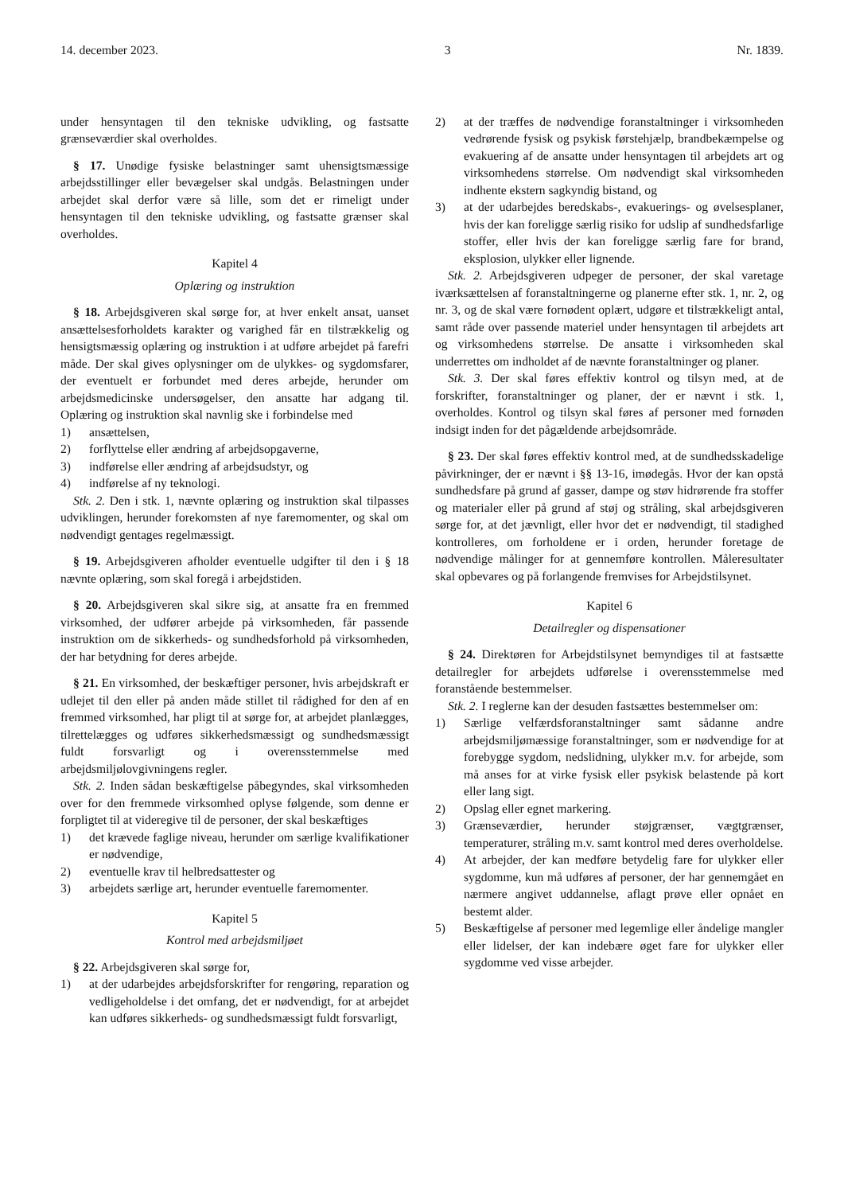14. december 2023. 3 Nr. 1839.
under hensyntagen til den tekniske udvikling, og fastsatte grænseværdier skal overholdes.
§ 17. Unødige fysiske belastninger samt uhensigtsmæssige arbejdsstillinger eller bevægelser skal undgås. Belastningen under arbejdet skal derfor være så lille, som det er rimeligt under hensyntagen til den tekniske udvikling, og fastsatte grænser skal overholdes.
Kapitel 4
Oplæring og instruktion
§ 18. Arbejdsgiveren skal sørge for, at hver enkelt ansat, uanset ansættelsesforholdets karakter og varighed får en tilstrækkelig og hensigtsmæssig oplæring og instruktion i at udføre arbejdet på farefri måde. Der skal gives oplysninger om de ulykkes- og sygdomsfarer, der eventuelt er forbundet med deres arbejde, herunder om arbejdsmedicinske undersøgelser, den ansatte har adgang til. Oplæring og instruktion skal navnlig ske i forbindelse med
1) ansættelsen,
2) forflyttelse eller ændring af arbejdsopgaverne,
3) indførelse eller ændring af arbejdsudstyr, og
4) indførelse af ny teknologi.
Stk. 2. Den i stk. 1, nævnte oplæring og instruktion skal tilpasses udviklingen, herunder forekomsten af nye faremomenter, og skal om nødvendigt gentages regelmæssigt.
§ 19. Arbejdsgiveren afholder eventuelle udgifter til den i § 18 nævnte oplæring, som skal foregå i arbejdstiden.
§ 20. Arbejdsgiveren skal sikre sig, at ansatte fra en fremmed virksomhed, der udfører arbejde på virksomheden, får passende instruktion om de sikkerheds- og sundhedsforhold på virksomheden, der har betydning for deres arbejde.
§ 21. En virksomhed, der beskæftiger personer, hvis arbejdskraft er udlejet til den eller på anden måde stillet til rådighed for den af en fremmed virksomhed, har pligt til at sørge for, at arbejdet planlægges, tilrettelægges og udføres sikkerhedsmæssigt og sundhedsmæssigt fuldt forsvarligt og i overensstemmelse med arbejdsmiljølovgivningens regler.
Stk. 2. Inden sådan beskæftigelse påbegyndes, skal virksomheden over for den fremmede virksomhed oplyse følgende, som denne er forpligtet til at videregive til de personer, der skal beskæftiges
1) det krævede faglige niveau, herunder om særlige kvalifikationer er nødvendige,
2) eventuelle krav til helbredsattester og
3) arbejdets særlige art, herunder eventuelle faremomenter.
Kapitel 5
Kontrol med arbejdsmiljøet
§ 22. Arbejdsgiveren skal sørge for,
1) at der udarbejdes arbejdsforskrifter for rengøring, reparation og vedligeholdelse i det omfang, det er nødvendigt, for at arbejdet kan udføres sikkerheds- og sundhedsmæssigt fuldt forsvarligt,
2) at der træffes de nødvendige foranstaltninger i virksomheden vedrørende fysisk og psykisk førstehjælp, brandbekæmpelse og evakuering af de ansatte under hensyntagen til arbejdets art og virksomhedens størrelse. Om nødvendigt skal virksomheden indhente ekstern sagkyndig bistand, og
3) at der udarbejdes beredskabs-, evakuerings- og øvelsesplaner, hvis der kan foreligge særlig risiko for udslip af sundhedsfarlige stoffer, eller hvis der kan foreligge særlig fare for brand, eksplosion, ulykker eller lignende.
Stk. 2. Arbejdsgiveren udpeger de personer, der skal varetage iværksættelsen af foranstaltningerne og planerne efter stk. 1, nr. 2, og nr. 3, og de skal være fornødent oplært, udgøre et tilstrækkeligt antal, samt råde over passende materiel under hensyntagen til arbejdets art og virksomhedens størrelse. De ansatte i virksomheden skal underrettes om indholdet af de nævnte foranstaltninger og planer.
Stk. 3. Der skal føres effektiv kontrol og tilsyn med, at de forskrifter, foranstaltninger og planer, der er nævnt i stk. 1, overholdes. Kontrol og tilsyn skal føres af personer med fornøden indsigt inden for det pågældende arbejdsområde.
§ 23. Der skal føres effektiv kontrol med, at de sundhedsskadelige påvirkninger, der er nævnt i §§ 13-16, imødegås. Hvor der kan opstå sundhedsfare på grund af gasser, dampe og støv hidrørende fra stoffer og materialer eller på grund af støj og stråling, skal arbejdsgiveren sørge for, at det jævnligt, eller hvor det er nødvendigt, til stadighed kontrolleres, om forholdene er i orden, herunder foretage de nødvendige målinger for at gennemføre kontrollen. Måleresultater skal opbevares og på forlangende fremvises for Arbejdstilsynet.
Kapitel 6
Detailregler og dispensationer
§ 24. Direktøren for Arbejdstilsynet bemyndiges til at fastsætte detailregler for arbejdets udførelse i overensstemmelse med foranstående bestemmelser.
Stk. 2. I reglerne kan der desuden fastsættes bestemmelser om:
1) Særlige velfærdsforanstaltninger samt sådanne andre arbejdsmiljømæssige foranstaltninger, som er nødvendige for at forebygge sygdom, nedslidning, ulykker m.v. for arbejde, som må anses for at virke fysisk eller psykisk belastende på kort eller lang sigt.
2) Opslag eller egnet markering.
3) Grænseværdier, herunder støjgrænser, vægtgrænser, temperaturer, stråling m.v. samt kontrol med deres overholdelse.
4) At arbejder, der kan medføre betydelig fare for ulykker eller sygdomme, kun må udføres af personer, der har gennemgået en nærmere angivet uddannelse, aflagt prøve eller opnået en bestemt alder.
5) Beskæftigelse af personer med legemlige eller åndelige mangler eller lidelser, der kan indebære øget fare for ulykker eller sygdomme ved visse arbejder.